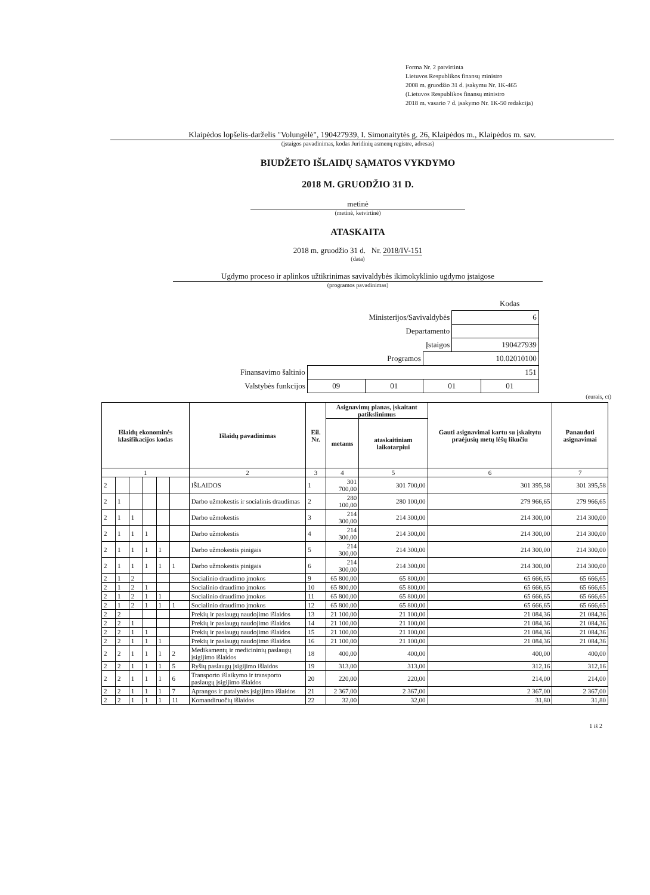Forma Nr. 2 patvirtinta
Lietuvos Respublikos finansų ministro
2008 m. gruodžio 31 d. įsakymu Nr. 1K-465
(Lietuvos Respublikos finansų ministro
2018 m. vasario 7 d. įsakymo Nr. 1K-50 redakcija)
Klaipėdos lopšelis-darželis "Volungėlė", 190427939, I. Simonaitytės g. 26, Klaipėdos m., Klaipėdos m. sav.
(įstaigos pavadinimas, kodas Juridinių asmenų registre, adresas)
BIUDŽETO IŠLAIDŲ SĄMATOS VYKDYMO
2018 M. GRUODŽIO 31 D.
metinė
(metinė, ketvirtinė)
ATASKAITA
2018 m. gruodžio 31 d. Nr. 2018/IV-151
(data)
Ugdymo proceso ir aplinkos užtikrinimas savivaldybės ikimokyklinio ugdymo įstaigose
(programos pavadinimas)
| | | | | | Kodas |
| Ministerijos/Savivaldybės | | | | 6 | |
| Departamento | | | | | |
| Įstaigos | | | | 190427939 | |
| Programos | | | 10.02010100 | | |
| Finansavimo šaltinio | 151 | | | | |
| Valstybės funkcijos | 09 | 01 | 01 | | 01 |
(eurais, ct)
| Išlaidų ekonominės klasifikacijos kodas | | | | | | Išlaidų pavadinimas | Eil. Nr. | Asignavimų planas, įskaitant patikslinimus | | Gauti asignavimai kartu su įskaitytu praėjusių metų lėšų likučiu | Panaudoti asignavimai |
| --- | --- | --- | --- | --- | --- | --- | --- | --- | --- | --- | --- |
| | | | | | | | | metams | ataskaitiniam laikotarpiui | | |
| 1 | | | | | | 2 | 3 | 4 | 5 | 6 | 7 |
| 2 | | | | | | IŠLAIDOS | 1 | 301 700,00 | 301 700,00 | 301 395,58 | 301 395,58 |
| 2 | 1 | | | | | Darbo užmokestis ir socialinis draudimas | 2 | 280 100,00 | 280 100,00 | 279 966,65 | 279 966,65 |
| 2 | 1 | 1 | | | | Darbo užmokestis | 3 | 214 300,00 | 214 300,00 | 214 300,00 | 214 300,00 |
| 2 | 1 | 1 | 1 | | | Darbo užmokestis | 4 | 214 300,00 | 214 300,00 | 214 300,00 | 214 300,00 |
| 2 | 1 | 1 | 1 | 1 | | Darbo užmokestis pinigais | 5 | 214 300,00 | 214 300,00 | 214 300,00 | 214 300,00 |
| 2 | 1 | 1 | 1 | 1 | 1 | Darbo užmokestis pinigais | 6 | 214 300,00 | 214 300,00 | 214 300,00 | 214 300,00 |
| 2 | 1 | 2 | | | | Socialinio draudimo įmokos | 9 | 65 800,00 | 65 800,00 | 65 666,65 | 65 666,65 |
| 2 | 1 | 2 | 1 | | | Socialinio draudimo įmokos | 10 | 65 800,00 | 65 800,00 | 65 666,65 | 65 666,65 |
| 2 | 1 | 2 | 1 | 1 | | Socialinio draudimo įmokos | 11 | 65 800,00 | 65 800,00 | 65 666,65 | 65 666,65 |
| 2 | 1 | 2 | 1 | 1 | 1 | Socialinio draudimo įmokos | 12 | 65 800,00 | 65 800,00 | 65 666,65 | 65 666,65 |
| 2 | 2 | | | | | Prekių ir paslaugų naudojimo išlaidos | 13 | 21 100,00 | 21 100,00 | 21 084,36 | 21 084,36 |
| 2 | 2 | 1 | | | | Prekių ir paslaugų naudojimo išlaidos | 14 | 21 100,00 | 21 100,00 | 21 084,36 | 21 084,36 |
| 2 | 2 | 1 | 1 | | | Prekių ir paslaugų naudojimo išlaidos | 15 | 21 100,00 | 21 100,00 | 21 084,36 | 21 084,36 |
| 2 | 2 | 1 | 1 | 1 | | Prekių ir paslaugų naudojimo išlaidos | 16 | 21 100,00 | 21 100,00 | 21 084,36 | 21 084,36 |
| 2 | 2 | 1 | 1 | 1 | 2 | Medikamentų ir medicininių paslaugų įsigijimo išlaidos | 18 | 400,00 | 400,00 | 400,00 | 400,00 |
| 2 | 2 | 1 | 1 | 1 | 5 | Ryšių paslaugų įsigijimo išlaidos | 19 | 313,00 | 313,00 | 312,16 | 312,16 |
| 2 | 2 | 1 | 1 | 1 | 6 | Transporto išlaikymo ir transporto paslaugų įsigijimo išlaidos | 20 | 220,00 | 220,00 | 214,00 | 214,00 |
| 2 | 2 | 1 | 1 | 1 | 7 | Aprangos ir patalynės įsigijimo išlaidos | 21 | 2 367,00 | 2 367,00 | 2 367,00 | 2 367,00 |
| 2 | 2 | 1 | 1 | 1 | 11 | Komandiruočių išlaidos | 22 | 32,00 | 32,00 | 31,80 | 31,80 |
1 iš 2